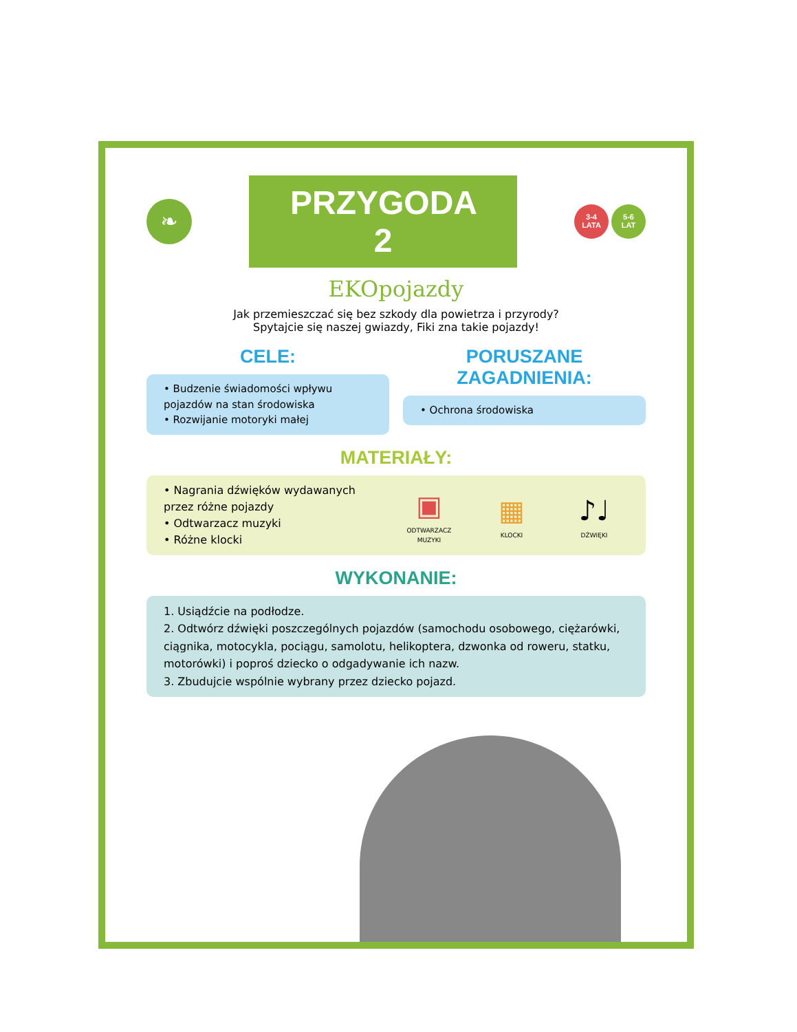❧
PRZYGODA 2
3-4
LATA
5-6
LAT
EKOpojazdy
Jak przemieszczać się bez szkody dla powietrza i przyrody?
Spytajcie się naszej gwiazdy, Fiki zna takie pojazdy!
CELE:
• Budzenie świadomości wpływu pojazdów na stan środowiska
• Rozwijanie motoryki małej
PORUSZANE ZAGADNIENIA:
• Ochrona środowiska
MATERIAŁY:
• Nagrania dźwięków wydawanych przez różne pojazdy
• Odtwarzacz muzyki
• Różne klocki
▣
ODTWARZACZ MUZYKI
▦
KLOCKI
♪♩
DŹWIĘKI
WYKONANIE:
1. Usiądźcie na podłodze.
2. Odtwórz dźwięki poszczególnych pojazdów (samochodu osobowego, ciężarówki, ciągnika, motocykla, pociągu, samolotu, helikoptera, dzwonka od roweru, statku, motorówki) i poproś dziecko o odgadywanie ich nazw.
3. Zbudujcie wspólnie wybrany przez dziecko pojazd.